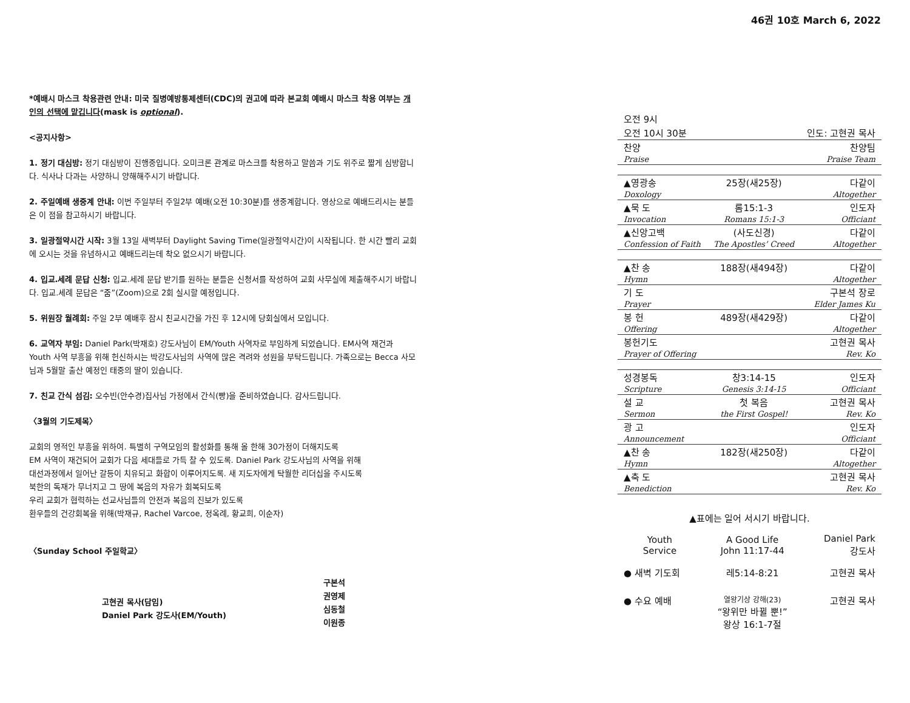46권 10호 March 6, 2022
*예배시 마스크 착용관련 안내: 미국 질병예방통제센터(CDC)의 권고에 따라 본교회 예배시 마스크 착용 여부는 개인의 선택에 맡깁니다(mask is optional).
<공지사항>
1. 정기 대심방: 정기 대심방이 진행중입니다. 오미크론 관계로 마스크를 착용하고 말씀과 기도 위주로 짧게 심방합니다. 식사나 다과는 사양하니 양해해주시기 바랍니다.
2. 주일예배 생중계 안내: 이번 주일부터 주일2부 예배(오전 10:30분)를 생중계합니다. 영상으로 예배드리시는 분들은 이 점을 참고하시기 바랍니다.
3. 일광절약시간 시작: 3월 13일 새벽부터 Daylight Saving Time(일광절약시간)이 시작됩니다. 한 시간 빨리 교회에 오시는 것을 유념하시고 예배드리는데 착오 없으시기 바랍니다.
4. 입교.세례 문답 신청: 입교.세례 문답 받기를 원하는 분들은 신청서를 작성하여 교회 사무실에 제출해주시기 바랍니다. 입교.세례 문답은 “줌”(Zoom)으로 2회 실시할 예정입니다.
5. 위원장 월례회: 주일 2부 예배후 잠시 친교시간을 가진 후 12시에 당회실에서 모입니다.
6. 교역자 부임: Daniel Park(박재호) 강도사님이 EM/Youth 사역자로 부임하게 되었습니다. EM사역 재건과 Youth 사역 부흥을 위해 헌신하시는 박강도사님의 사역에 많은 격려와 성원을 부탁드립니다. 가족으로는 Becca 사모님과 5월말 출산 예정인 태중의 딸이 있습니다.
7. 친교 간식 섬김: 오수빈(안수경)집사님 가정에서 간식(빵)을 준비하였습니다. 감사드립니다.
〈3월의 기도제목〉
교회의 영적인 부흥을 위하여. 특별히 구역모임의 활성화를 통해 올 한해 30가정이 더해지도록
EM 사역이 재건되어 교회가 다음 세대들로 가득 찰 수 있도록. Daniel Park 강도사님의 사역을 위해
대선과정에서 일어난 갈등이 치유되고 화합이 이루어지도록. 새 지도자에게 탁월한 리더십을 주시도록
북한의 독재가 무너지고 그 땅에 복음의 자유가 회복되도록
우리 교회가 협력하는 선교사님들의 안전과 복음의 진보가 있도록
환우들의 건강회복을 위해(박재규, Rachel Varcoe, 정옥례, 황교희, 이순자)
〈Sunday School 주일학교〉
고현권 목사(담임)
Daniel Park 강도사(EM/Youth)
구본석
권영제
심동철
이원종
| 오전 9시 | | |
| 오전 10시 30분 | | 인도: 고현권 목사 |
| 찬양 | | 찬양팀 |
| Praise | | Praise Team |
| ▲영광송 | 25장(새25장) | 다같이 |
| Doxology | | Altogether |
| ▲묵 도 | 롬15:1-3 | 인도자 |
| Invocation | Romans 15:1-3 | Officiant |
| ▲신앙고백 | (사도신경) | 다같이 |
| Confession of Faith | The Apostles’ Creed | Altogether |
| ▲찬 송 | 188장(새494장) | 다같이 |
| Hymn | | Altogether |
| 기 도 | | 구본석 장로 |
| Prayer | | Elder James Ku |
| 봉 헌 | 489장(새429장) | 다같이 |
| Offering | | Altogether |
| 봉헌기도 | | 고현권 목사 |
| Prayer of Offering | | Rev. Ko |
| 성경봉독 | 창3:14-15 | 인도자 |
| Scripture | Genesis 3:14-15 | Officiant |
| 설 교 | 첫 복음 | 고현권 목사 |
| Sermon | the First Gospel! | Rev. Ko |
| 광 고 | | 인도자 |
| Announcement | | Officiant |
| ▲찬 송 | 182장(새250장) | 다같이 |
| Hymn | | Altogether |
| ▲축 도 | | 고현권 목사 |
| Benediction | | Rev. Ko |
▲표에는 일어 서시기 바랍니다.
| Youth Service | A Good Life John 11:17-44 | Daniel Park 강도사 |
| ● 새벽 기도회 | 레5:14-8:21 | 고현권 목사 |
| ● 수요 예배 | 열왕기상 강해(23) “왕위만 바뀔 뿐!” 왕상 16:1-7절 | 고현권 목사 |